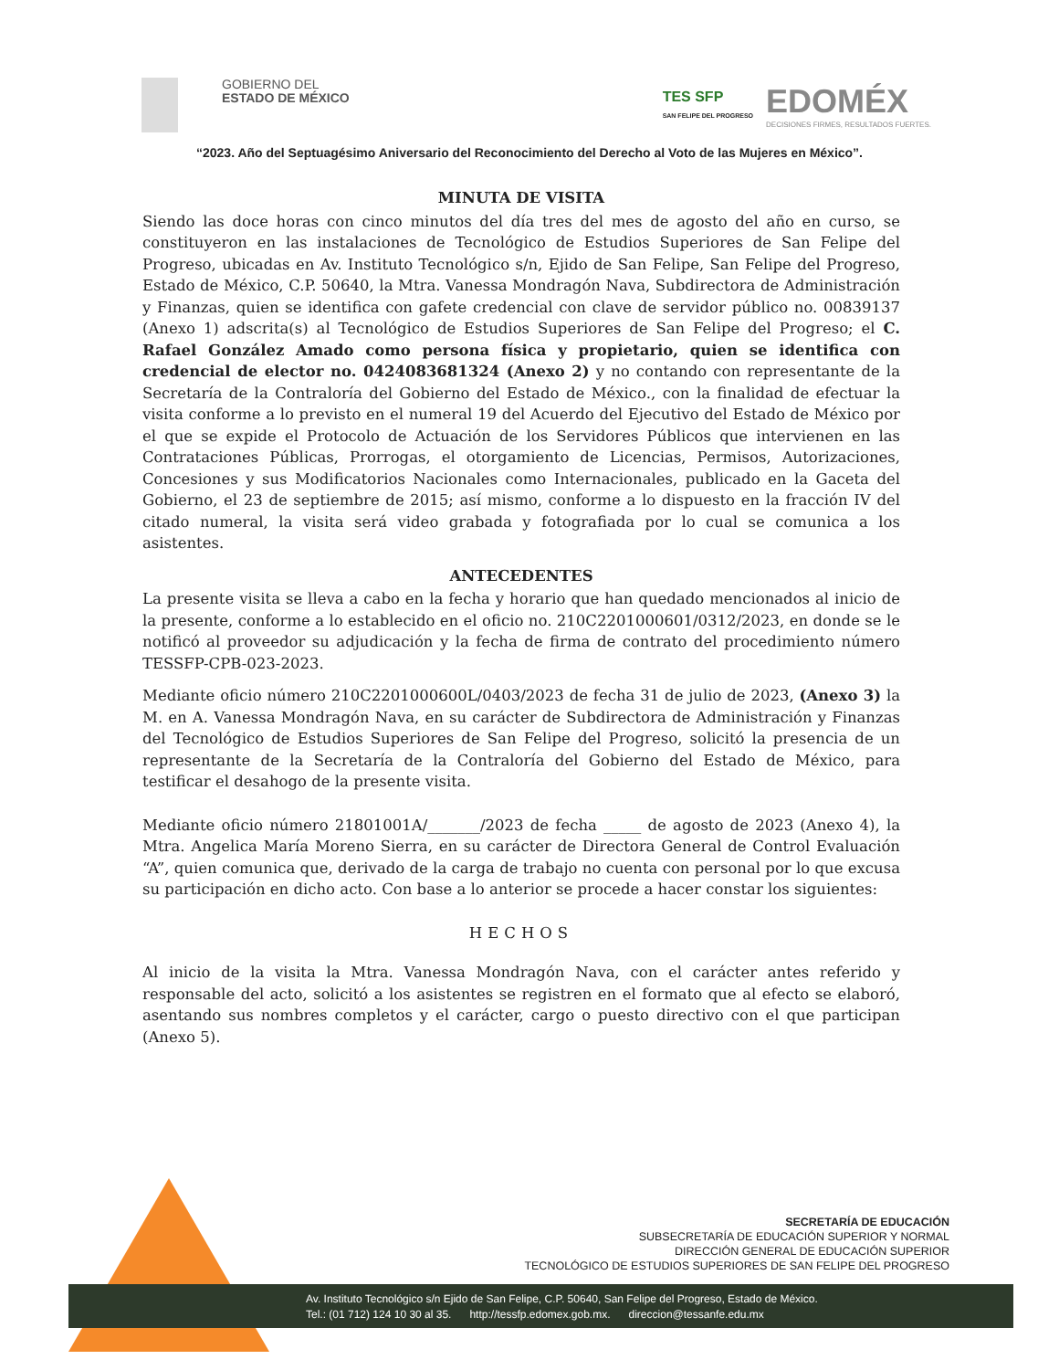GOBIERNO DEL
ESTADO DE MÉXICO
TES SFP
SAN FELIPE DEL PROGRESO
EDOMÉX
DECISIONES FIRMES, RESULTADOS FUERTES.
“2023. Año del Septuagésimo Aniversario del Reconocimiento del Derecho al Voto de las Mujeres en México”.
MINUTA DE VISITA
Siendo las doce horas con cinco minutos del día tres del mes de agosto del año en curso, se constituyeron en las instalaciones de Tecnológico de Estudios Superiores de San Felipe del Progreso, ubicadas en Av. Instituto Tecnológico s/n, Ejido de San Felipe, San Felipe del Progreso, Estado de México, C.P. 50640, la Mtra. Vanessa Mondragón Nava, Subdirectora de Administración y Finanzas, quien se identifica con gafete credencial con clave de servidor público no. 00839137 (Anexo 1) adscrita(s) al Tecnológico de Estudios Superiores de San Felipe del Progreso; el C. Rafael González Amado como persona física y propietario, quien se identifica con credencial de elector no. 0424083681324 (Anexo 2) y no contando con representante de la Secretaría de la Contraloría del Gobierno del Estado de México., con la finalidad de efectuar la visita conforme a lo previsto en el numeral 19 del Acuerdo del Ejecutivo del Estado de México por el que se expide el Protocolo de Actuación de los Servidores Públicos que intervienen en las Contrataciones Públicas, Prorrogas, el otorgamiento de Licencias, Permisos, Autorizaciones, Concesiones y sus Modificatorios Nacionales como Internacionales, publicado en la Gaceta del Gobierno, el 23 de septiembre de 2015; así mismo, conforme a lo dispuesto en la fracción IV del citado numeral, la visita será video grabada y fotografiada por lo cual se comunica a los asistentes.
ANTECEDENTES
La presente visita se lleva a cabo en la fecha y horario que han quedado mencionados al inicio de la presente, conforme a lo establecido en el oficio no. 210C2201000601/0312/2023, en donde se le notificó al proveedor su adjudicación y la fecha de firma de contrato del procedimiento número TESSFP-CPB-023-2023.
Mediante oficio número 210C2201000600L/0403/2023 de fecha 31 de julio de 2023, (Anexo 3) la M. en A. Vanessa Mondragón Nava, en su carácter de Subdirectora de Administración y Finanzas del Tecnológico de Estudios Superiores de San Felipe del Progreso, solicitó la presencia de un representante de la Secretaría de la Contraloría del Gobierno del Estado de México, para testificar el desahogo de la presente visita.
Mediante oficio número 21801001A/_______/2023 de fecha _____ de agosto de 2023 (Anexo 4), la Mtra. Angelica María Moreno Sierra, en su carácter de Directora General de Control Evaluación “A”, quien comunica que, derivado de la carga de trabajo no cuenta con personal por lo que excusa su participación en dicho acto. Con base a lo anterior se procede a hacer constar los siguientes:
HECHOS
Al inicio de la visita la Mtra. Vanessa Mondragón Nava, con el carácter antes referido y responsable del acto, solicitó a los asistentes se registren en el formato que al efecto se elaboró, asentando sus nombres completos y el carácter, cargo o puesto directivo con el que participan (Anexo 5).
SECRETARÍA DE EDUCACIÓN
SUBSECRETARÍA DE EDUCACIÓN SUPERIOR Y NORMAL
DIRECCIÓN GENERAL DE EDUCACIÓN SUPERIOR
TECNOLÓGICO DE ESTUDIOS SUPERIORES DE SAN FELIPE DEL PROGRESO
Av. Instituto Tecnológico s/n Ejido de San Felipe, C.P. 50640, San Felipe del Progreso, Estado de México.
Tel.: (01 712) 124 10 30 al 35. http://tessfp.edomex.gob.mx. direccion@tessanfe.edu.mx